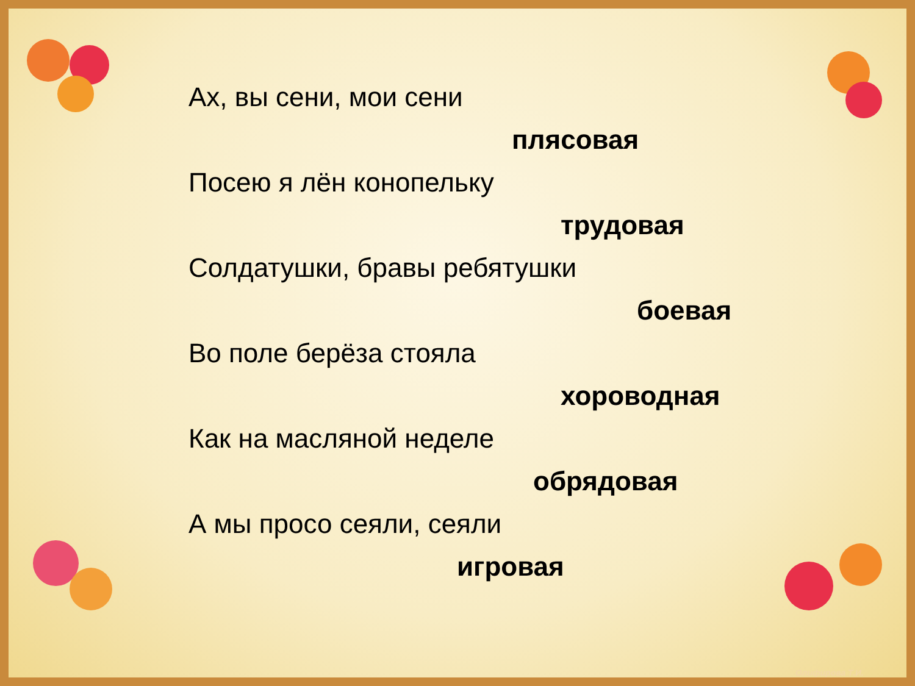Ах, вы сени, мои сени
плясовая
Посею я лён конопельку
трудовая
Солдатушки, бравы ребятушки
боевая
Во поле берёза стояла
хороводная
Как на масляной неделе
обрядовая
А мы просо сеяли, сеяли
игровая
Олифирова Т.И.